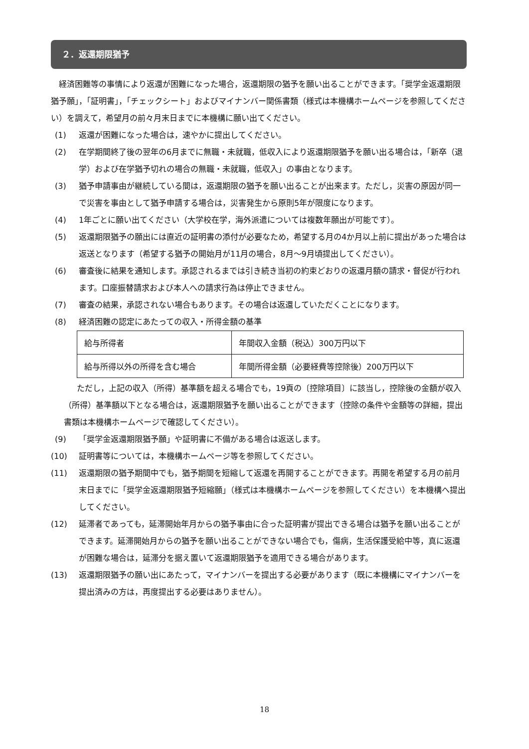２．返還期限猶予
　経済困難等の事情により返還が困難になった場合，返還期限の猶予を願い出ることができます。「奨学金返還期限猶予願」，「証明書」，「チェックシート」およびマイナンバー関係書類（様式は本機構ホームページを参照してください）を調えて，希望月の前々月末日までに本機構に願い出てください。
(1) 返還が困難になった場合は，速やかに提出してください。
(2) 在学期間終了後の翌年の6月までに無職・未就職，低収入により返還期限猶予を願い出る場合は，「新卒（退学）および在学猶予切れの場合の無職・未就職，低収入」の事由となります。
(3) 猶予申請事由が継続している間は，返還期限の猶予を願い出ることが出来ます。ただし，災害の原因が同一で災害を事由として猶予申請する場合は，災害発生から原則5年が限度になります。
(4) 1年ごとに願い出てください（大学校在学，海外派遣については複数年願出が可能です）。
(5) 返還期限猶予の願出には直近の証明書の添付が必要なため，希望する月の4か月以上前に提出があった場合は返送となります（希望する猶予の開始月が11月の場合，8月～9月頃提出してください）。
(6) 審査後に結果を通知します。承認されるまでは引き続き当初の約束どおりの返還月額の請求・督促が行われます。口座振替請求および本人への請求行為は停止できません。
(7) 審査の結果，承認されない場合もあります。その場合は返還していただくことになります。
(8) 経済困難の認定にあたっての収入・所得金額の基準
| 給与所得者 | 年間収入金額（税込）300万円以下 |
| 給与所得以外の所得を含む場合 | 年間所得金額（必要経費等控除後）200万円以下 |
ただし，上記の収入（所得）基準額を超える場合でも，19頁の〔控除項目〕に該当し，控除後の金額が収入（所得）基準額以下となる場合は，返還期限猶予を願い出ることができます（控除の条件や金額等の詳細，提出書類は本機構ホームページで確認してください）。
(9) 「奨学金返還期限猶予願」や証明書に不備がある場合は返送します。
(10) 証明書等については，本機構ホームページ等を参照してください。
(11) 返還期限の猶予期間中でも，猶予期間を短縮して返還を再開することができます。再開を希望する月の前月末日までに「奨学金返還期限猶予短縮願」（様式は本機構ホームページを参照してください）を本機構へ提出してください。
(12) 延滞者であっても，延滞開始年月からの猶予事由に合った証明書が提出できる場合は猶予を願い出ることができます。延滞開始月からの猶予を願い出ることができない場合でも，傷病，生活保護受給中等，真に返還が困難な場合は，延滞分を据え置いて返還期限猶予を適用できる場合があります。
(13) 返還期限猶予の願い出にあたって，マイナンバーを提出する必要があります（既に本機構にマイナンバーを提出済みの方は，再度提出する必要はありません）。
18